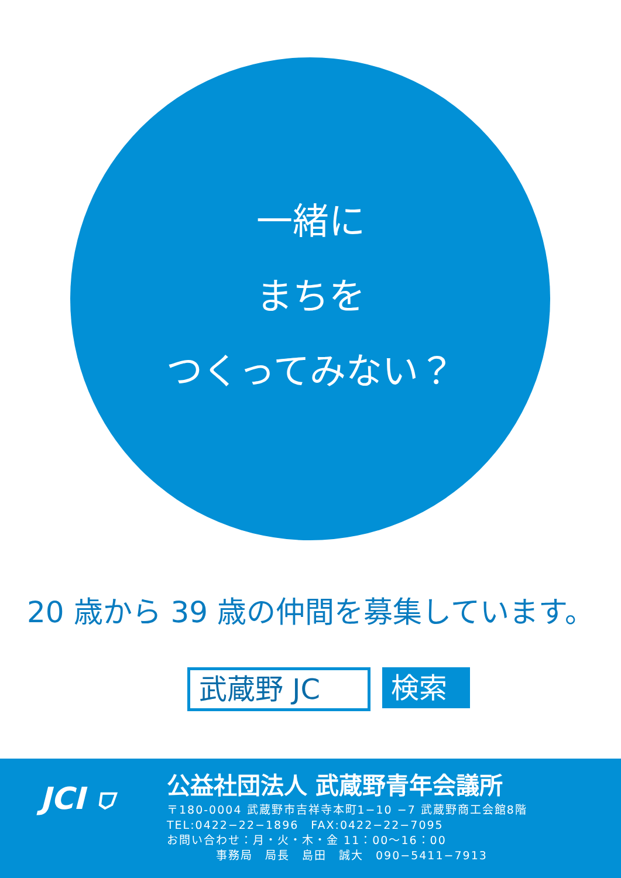一緒に
まちを
つくってみない？
20 歳から 39 歳の仲間を募集しています。
武蔵野 JC
検索
JCI ⛉
公益社団法人 武蔵野青年会議所
〒180-0004 武蔵野市吉祥寺本町1−10 −7 武蔵野商工会館8階
TEL:0422−22−1896　FAX:0422−22−7095
お問い合わせ：月・火・木・金 11：00〜16：00
　　　　事務局　局長　島田　誠大　090−5411−7913